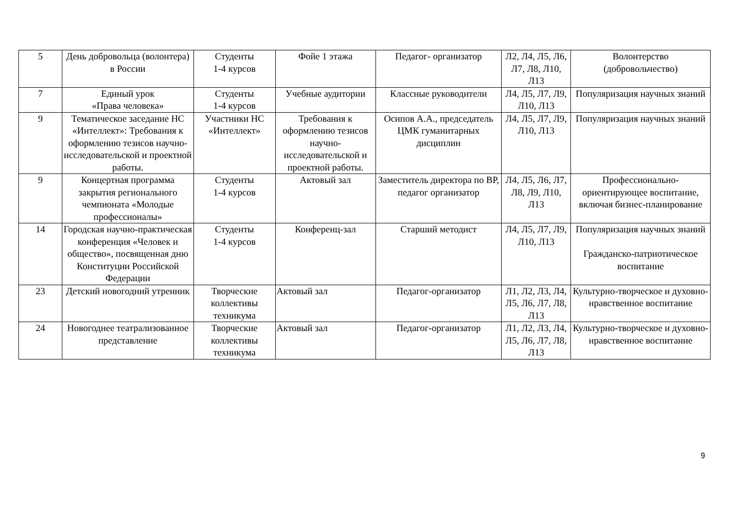| 5 | День добровольца (волонтера) в России | Студенты 1-4 курсов | Фойе 1 этажа | Педагог- организатор | Л2, Л4, Л5, Л6, Л7, Л8, Л10, Л13 | Волонтерство (добровольчество) |
| 7 | Единый урок «Права человека» | Студенты 1-4 курсов | Учебные аудитории | Классные руководители | Л4, Л5, Л7, Л9, Л10, Л13 | Популяризация научных знаний |
| 9 | Тематическое заседание НС «Интеллект»: Требования к оформлению тезисов научно-исследовательской и проектной работы. | Участники НС «Интеллект» | Требования к оформлению тезисов научно-исследовательской и проектной работы. | Осипов А.А., председатель ЦМК гуманитарных дисциплин | Л4, Л5, Л7, Л9, Л10, Л13 | Популяризация научных знаний |
| 9 | Концертная программа закрытия регионального чемпионата «Молодые профессионалы» | Студенты 1-4 курсов | Актовый зал | Заместитель директора по ВР, педагог организатор | Л4, Л5, Л6, Л7, Л8, Л9, Л10, Л13 | Профессионально-ориентирующее воспитание, включая бизнес-планирование |
| 14 | Городская научно-практическая конференция «Человек и общество», посвященная дню Конституции Российской Федерации | Студенты 1-4 курсов | Конференц-зал | Старший методист | Л4, Л5, Л7, Л9, Л10, Л13 | Популяризация научных знаний Гражданско-патриотическое воспитание |
| 23 | Детский новогодний утренник | Творческие коллективы техникума | Актовый зал | Педагог-организатор | Л1, Л2, Л3, Л4, Л5, Л6, Л7, Л8, Л13 | Культурно-творческое и духовно-нравственное воспитание |
| 24 | Новогоднее театрализованное представление | Творческие коллективы техникума | Актовый зал | Педагог-организатор | Л1, Л2, Л3, Л4, Л5, Л6, Л7, Л8, Л13 | Культурно-творческое и духовно-нравственное воспитание |
9